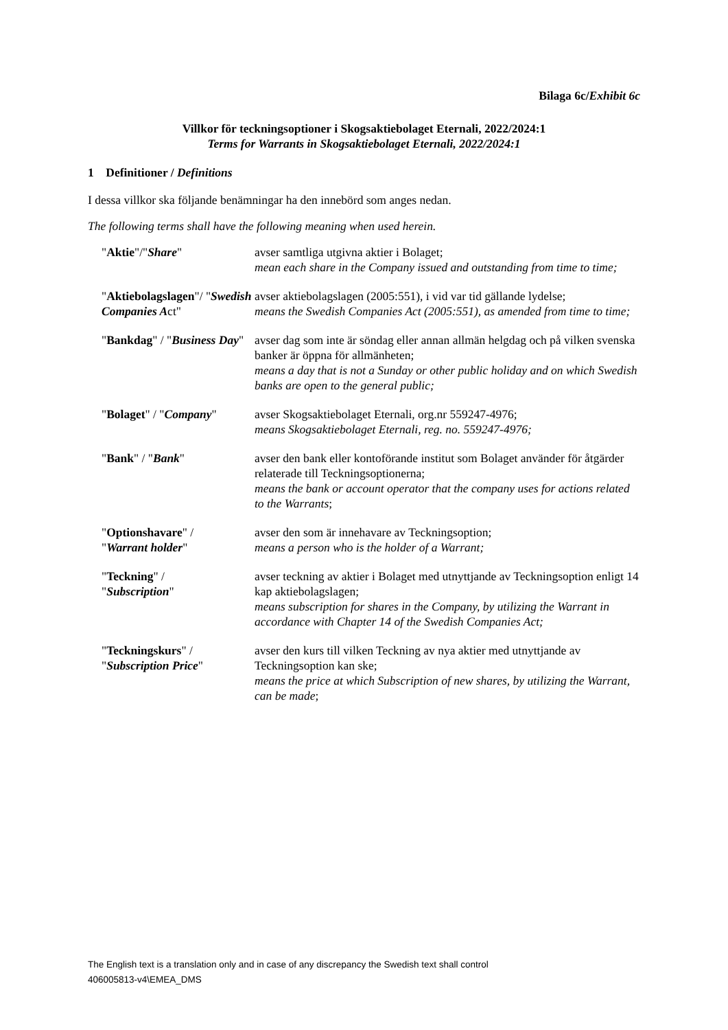Bilaga 6c/Exhibit 6c
Villkor för teckningsoptioner i Skogsaktiebolaget Eternali, 2022/2024:1
Terms for Warrants in Skogsaktiebolaget Eternali, 2022/2024:1
1 Definitioner / Definitions
I dessa villkor ska följande benämningar ha den innebörd som anges nedan.
The following terms shall have the following meaning when used herein.
"Aktie"/"Share" avser samtliga utgivna aktier i Bolaget;
mean each share in the Company issued and outstanding from time to time;
"Aktiebolagslagen"/ "Swedish Companies Act"
avser aktiebolagslagen (2005:551), i vid var tid gällande lydelse;
means the Swedish Companies Act (2005:551), as amended from time to time;
"Bankdag" / "Business Day"
avser dag som inte är söndag eller annan allmän helgdag och på vilken svenska banker är öppna för allmänheten;
means a day that is not a Sunday or other public holiday and on which Swedish banks are open to the general public;
"Bolaget" / "Company" avser Skogsaktiebolaget Eternali, org.nr 559247-4976;
means Skogsaktiebolaget Eternali, reg. no. 559247-4976;
"Bank" / "Bank" avser den bank eller kontoförande institut som Bolaget använder för åtgärder relaterade till Teckningsoptionerna;
means the bank or account operator that the company uses for actions related to the Warrants;
"Optionshavare" /
"Warrant holder"
avser den som är innehavare av Teckningsoption;
means a person who is the holder of a Warrant;
"Teckning" /
"Subscription"
avser teckning av aktier i Bolaget med utnyttjande av Teckningsoption enligt 14 kap aktiebolagslagen;
means subscription for shares in the Company, by utilizing the Warrant in accordance with Chapter 14 of the Swedish Companies Act;
"Teckningskurs" /
"Subscription Price"
avser den kurs till vilken Teckning av nya aktier med utnyttjande av Teckningsoption kan ske;
means the price at which Subscription of new shares, by utilizing the Warrant, can be made;
The English text is a translation only and in case of any discrepancy the Swedish text shall control
406005813-v4\EMEA_DMS